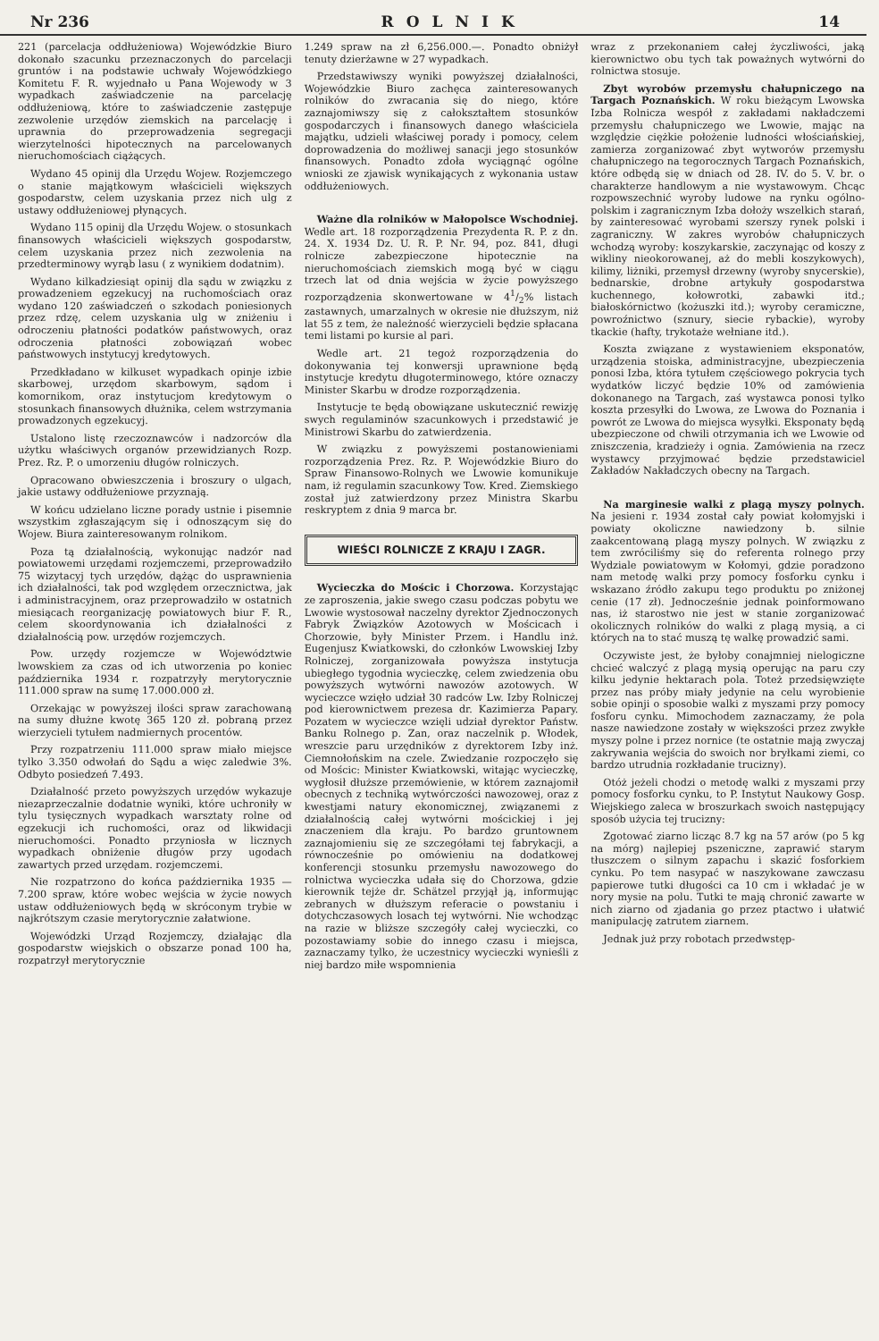Nr 236 ROLNIK 14
221 (parcelacja oddłużeniowa) Wojewódzkie Biuro dokonało szacunku przeznaczonych do parcelacji gruntów i na podstawie uchwały Wojewódzkiego Komitetu F. R. wyjednało u Pana Wojewody w 3 wypadkach zaświadczenie na parcelację oddłużeniową, które to zaświadczenie zastępuje zezwolenie urzędów ziemskich na parcelację i uprawnia do przeprowadzenia segregacji wierzytelności hipotecznych na parcelowanych nieruchomościach ciążących.
Wydano 45 opinij dla Urzędu Wojew. Rozjemczego o stanie majątkowym właścicieli większych gospodarstw, celem uzyskania przez nich ulg z ustawy oddłużeniowej płynących.
Wydano 115 opinij dla Urzędu Wojew. o stosunkach finansowych właścicieli większych gospodarstw, celem uzyskania przez nich zezwolenia na przedterminowy wyrąb lasu ( z wynikiem dodatnim).
Wydano kilkadziesiąt opinij dla sądu w związku z prowadzeniem egzekucyj na ruchomościach oraz wydano 120 zaświadczeń o szkodach poniesionych przez rdzę, celem uzyskania ulg w zniżeniu i odroczeniu płatności podatków państwowych, oraz odroczenia płatności zobowiązań wobec państwowych instytucyj kredytowych.
Przedkładano w kilkuset wypadkach opinje izbie skarbowej, urzędom skarbowym, sądom i komornikom, oraz instytucjom kredytowym o stosunkach finansowych dłużnika, celem wstrzymania prowadzonych egzekucyj.
Ustalono listę rzeczoznawców i nadzorców dla użytku właściwych organów przewidzianych Rozp. Prez. Rz. P. o umorzeniu długów rolniczych.
Opracowano obwieszczenia i broszury o ulgach, jakie ustawy oddłużeniowe przyznają.
W końcu udzielano liczne porady ustnie i pisemnie wszystkim zgłaszającym się i odnoszącym się do Wojew. Biura zainteresowanym rolnikom.
Poza tą działalnością, wykonując nadzór nad powiatowemi urzędami rozjemczemi, przeprowadziło 75 wizytacyj tych urzędów, dążąc do usprawnienia ich działalności, tak pod względem orzecznictwa, jak i administracyjnem, oraz przeprowadziło w ostatnich miesiącach reorganizację powiatowych biur F. R., celem skoordynowania ich działalności z działalnością pow. urzędów rozjemczych.
Pow. urzędy rozjemcze w Województwie lwowskiem za czas od ich utworzenia po koniec października 1934 r. rozpatrzyły merytorycznie 111.000 spraw na sumę 17.000.000 zł.
Orzekając w powyższej ilości spraw zarachowaną na sumy dłużne kwotę 365 120 zł. pobraną przez wierzycieli tytułem nadmiernych procentów.
Przy rozpatrzeniu 111.000 spraw miało miejsce tylko 3.350 odwołań do Sądu a więc zaledwie 3%. Odbyto posiedzeń 7.493.
Działalność przeto powyższych urzędów wykazuje niezaprzeczalnie dodatnie wyniki, które uchroniły w tylu tysięcznych wypadkach warsztaty rolne od egzekucji ich ruchomości, oraz od likwidacji nieruchomości. Ponadto przyniosła w licznych wypadkach obniżenie długów przy ugodach zawartych przed urzędam. rozjemczemi.
Nie rozpatrzono do końca października 1935 — 7.200 spraw, które wobec wejścia w życie nowych ustaw oddłużeniowych będą w skróconym trybie w najkrótszym czasie merytorycznie załatwione.
Wojewódzki Urząd Rozjemczy, działając dla gospodarstw wiejskich o obszarze ponad 100 ha, rozpatrzył merytorycznie
1.249 spraw na zł 6,256.000.—. Ponadto obniżył tenuty dzierżawne w 27 wypadkach.
Przedstawiwszy wyniki powyższej działalności, Wojewódzkie Biuro zachęca zainteresowanych rolników do zwracania się do niego, które zaznajomiwszy się z całokształtem stosunków gospodarczych i finansowych danego właściciela majątku, udzieli właściwej porady i pomocy, celem doprowadzenia do możliwej sanacji jego stosunków finansowych. Ponadto zdoła wyciągnąć ogólne wnioski ze zjawisk wynikających z wykonania ustaw oddłużeniowych.
Ważne dla rolników w Małopolsce Wschodniej. Wedle art. 18 rozporządzenia Prezydenta R. P. z dn. 24. X. 1934 Dz. U. R. P. Nr. 94, poz. 841, długi rolnicze zabezpieczone hipotecznie na nieruchomościach ziemskich mogą być w ciągu trzech lat od dnia wejścia w życie powyższego rozporządzenia skonwertowane w 41/2% listach zastawnych, umarzalnych w okresie nie dłuższym, niż lat 55 z tem, że należność wierzycieli będzie spłacana temi listami po kursie al pari.
Wedle art. 21 tegoż rozporządzenia do dokonywania tej konwersji uprawnione będą instytucje kredytu długoterminowego, które oznaczy Minister Skarbu w drodze rozporządzenia.
Instytucje te będą obowiązane uskutecznić rewizję swych regulaminów szacunkowych i przedstawić je Ministrowi Skarbu do zatwierdzenia.
W związku z powyższemi postanowieniami rozporządzenia Prez. Rz. P. Wojewódzkie Biuro do Spraw Finansowo-Rolnych we Lwowie komunikuje nam, iż regulamin szacunkowy Tow. Kred. Ziemskiego został już zatwierdzony przez Ministra Skarbu reskryptem z dnia 9 marca br.
WIEŚCI ROLNICZE Z KRAJU I ZAGR.
Wycieczka do Mościc i Chorzowa. Korzystając ze zaproszenia, jakie swego czasu podczas pobytu we Lwowie wystosował naczelny dyrektor Zjednoczonych Fabryk Związków Azotowych w Mościcach i Chorzowie, były Minister Przem. i Handlu inż. Eugenjusz Kwiatkowski, do członków Lwowskiej Izby Rolniczej, zorganizowała powyższa instytucja ubiegłego tygodnia wycieczkę, celem zwiedzenia obu powyższych wytwórni nawozów azotowych. W wycieczce wzięło udział 30 radców Lw. Izby Rolniczej pod kierownictwem prezesa dr. Kazimierza Papary. Pozatem w wycieczce wzięli udział dyrektor Państw. Banku Rolnego p. Zan, oraz naczelnik p. Włodek, wreszcie paru urzędników z dyrektorem Izby inż. Ciemnołońskim na czele. Zwiedzanie rozpoczęło się od Mościc: Minister Kwiatkowski, witając wycieczkę, wygłosił dłuższe przemówienie, w którem zaznajomił obecnych z techniką wytwórczości nawozowej, oraz z kwestjami natury ekonomicznej, związanemi z działalnością całej wytwórni mościckiej i jej znaczeniem dla kraju. Po bardzo gruntownem zaznajomieniu się ze szczegółami tej fabrykacji, a równocześnie po omówieniu na dodatkowej konferencji stosunku przemysłu nawozowego do rolnictwa wycieczka udała się do Chorzowa, gdzie kierownik tejże dr. Schätzel przyjął ją, informując zebranych w dłuższym referacie o powstaniu i dotychczasowych losach tej wytwórni. Nie wchodząc na razie w bliższe szczegóły całej wycieczki, co pozostawiamy sobie do innego czasu i miejsca, zaznaczamy tylko, że uczestnicy wycieczki wynieśli z niej bardzo miłe wspomnienia
wraz z przekonaniem całej życzliwości, jaką kierownictwo obu tych tak poważnych wytwórni do rolnictwa stosuje.
Zbyt wyrobów przemysłu chałupniczego na Targach Poznańskich. W roku bieżącym Lwowska Izba Rolnicza wespół z zakładami nakładczemi przemysłu chałupniczego we Lwowie, mając na względzie ciężkie położenie ludności włościańskiej, zamierza zorganizować zbyt wytworów przemysłu chałupniczego na tegorocznych Targach Poznańskich, które odbędą się w dniach od 28. IV. do 5. V. br. o charakterze handlowym a nie wystawowym. Chcąc rozpowszechnić wyroby ludowe na rynku ogólno-polskim i zagranicznym Izba dołoży wszelkich starań, by zainteresować wyrobami szerszy rynek polski i zagraniczny. W zakres wyrobów chałupniczych wchodzą wyroby: koszykarskie, zaczynając od koszy z wikliny nieokorowanej, aż do mebli koszykowych), kilimy, liżniki, przemysł drzewny (wyroby snycerskie), bednarskie, drobne artykuły gospodarstwa kuchennego, kołowrotki, zabawki itd.; białoskórnictwo (kożuszki itd.); wyroby ceramiczne, powroźnictwo (sznury, siecie rybackie), wyroby tkackie (hafty, trykotaże wełniane itd.).
Koszta związane z wystawieniem eksponatów, urządzenia stoiska, administracyjne, ubezpieczenia ponosi Izba, która tytułem częściowego pokrycia tych wydatków liczyć będzie 10% od zamówienia dokonanego na Targach, zaś wystawca ponosi tylko koszta przesyłki do Lwowa, ze Lwowa do Poznania i powrót ze Lwowa do miejsca wysyłki. Eksponaty będą ubezpieczone od chwili otrzymania ich we Lwowie od zniszczenia, kradzieży i ognia. Zamówienia na rzecz wystawcy przyjmować będzie przedstawiciel Zakładów Nakładczych obecny na Targach.
Na marginesie walki z plagą myszy polnych. Na jesieni r. 1934 został cały powiat kołomyjski i powiaty okoliczne nawiedzony b. silnie zaakcentowaną plagą myszy polnych. W związku z tem zwróciliśmy się do referenta rolnego przy Wydziale powiatowym w Kołomyi, gdzie poradzono nam metodę walki przy pomocy fosforku cynku i wskazano źródło zakupu tego produktu po zniżonej cenie (17 zł). Jednocześnie jednak poinformowano nas, iż starostwo nie jest w stanie zorganizować okolicznych rolników do walki z plagą mysią, a ci których na to stać muszą tę walkę prowadzić sami.
Oczywiste jest, że byłoby conajmniej nielogiczne chcieć walczyć z plagą mysią operując na paru czy kilku jedynie hektarach pola. Toteż przedsięwzięte przez nas próby miały jedynie na celu wyrobienie sobie opinji o sposobie walki z myszami przy pomocy fosforu cynku. Mimochodem zaznaczamy, że pola nasze nawiedzone zostały w większości przez zwykłe myszy polne i przez nornice (te ostatnie mają zwyczaj zakrywania wejścia do swoich nor bryłkami ziemi, co bardzo utrudnia rozkładanie trucizny).
Otóż jeżeli chodzi o metodę walki z myszami przy pomocy fosforku cynku, to P. Instytut Naukowy Gosp. Wiejskiego zaleca w broszurkach swoich następujący sposób użycia tej trucizny:
Zgotować ziarno licząc 8.7 kg na 57 arów (po 5 kg na mórg) najlepiej pszeniczne, zaprawić starym tłuszczem o silnym zapachu i skazić fosforkiem cynku. Po tem nasypać w naszykowane zawczasu papierowe tutki długości ca 10 cm i wkładać je w nory mysie na polu. Tutki te mają chronić zawarte w nich ziarno od zjadania go przez ptactwo i ułatwić manipulację zatrutem ziarnem.
Jednak już przy robotach przedwstęp-